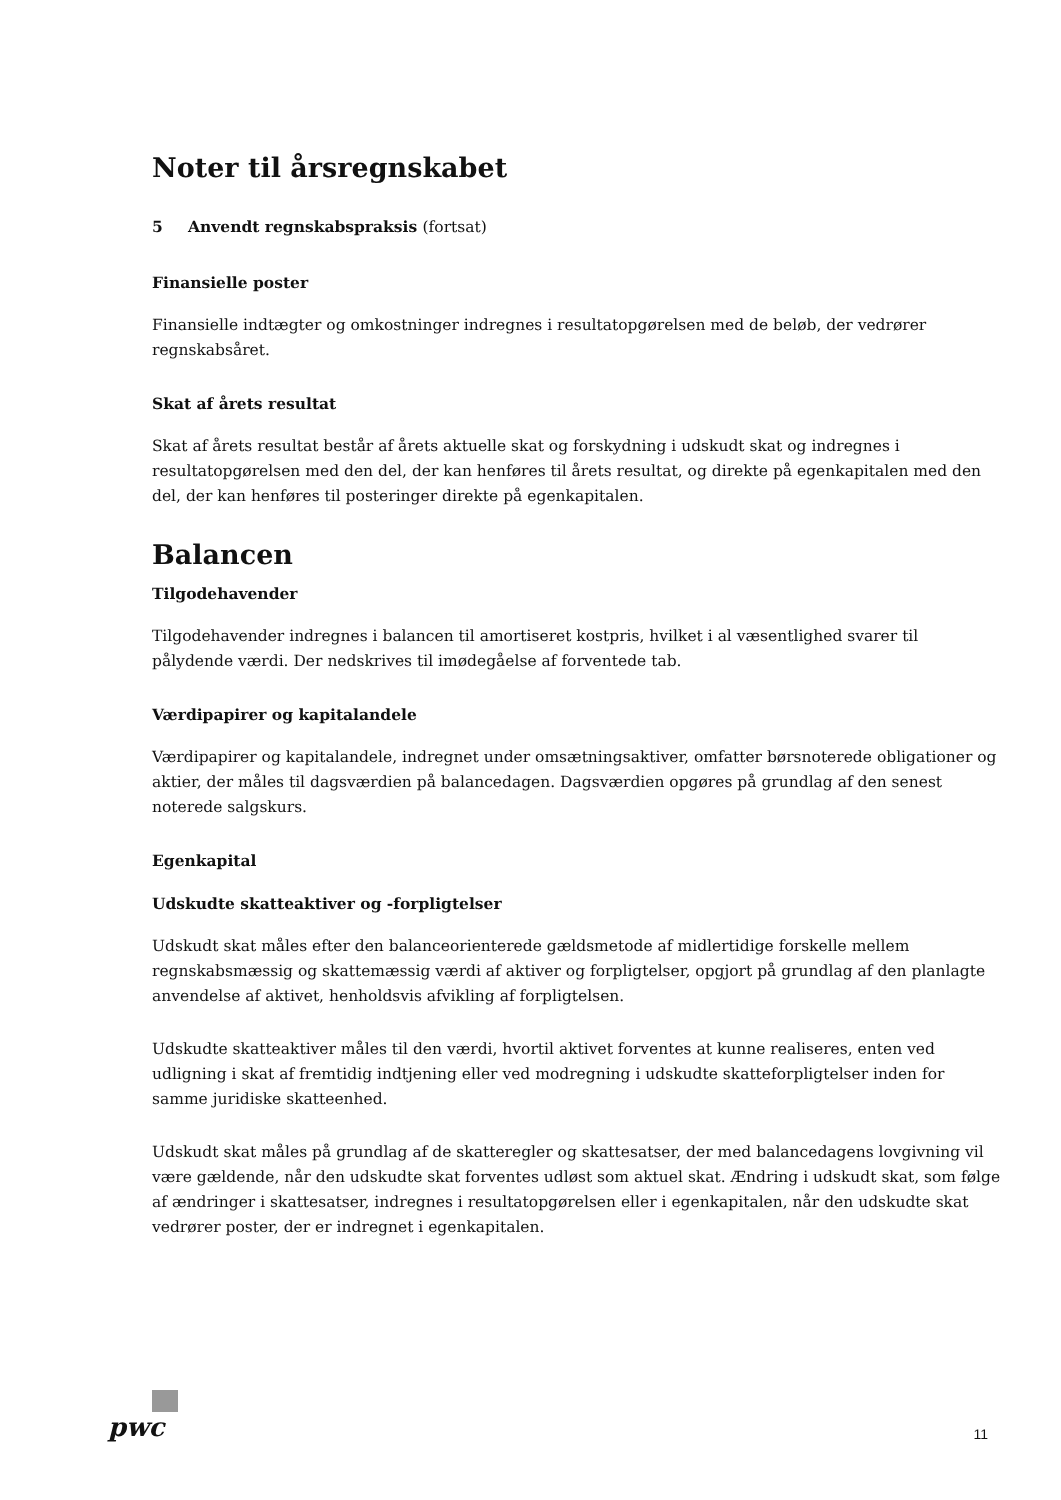Noter til årsregnskabet
5 Anvendt regnskabspraksis (fortsat)
Finansielle poster
Finansielle indtægter og omkostninger indregnes i resultatopgørelsen med de beløb, der vedrører regnskabsåret.
Skat af årets resultat
Skat af årets resultat består af årets aktuelle skat og forskydning i udskudt skat og indregnes i resultatopgørelsen med den del, der kan henføres til årets resultat, og direkte på egenkapitalen med den del, der kan henføres til posteringer direkte på egenkapitalen.
Balancen
Tilgodehavender
Tilgodehavender indregnes i balancen til amortiseret kostpris, hvilket i al væsentlighed svarer til pålydende værdi. Der nedskrives til imødegåelse af forventede tab.
Værdipapirer og kapitalandele
Værdipapirer og kapitalandele, indregnet under omsætningsaktiver, omfatter børsnoterede obligationer og aktier, der måles til dagsværdien på balancedagen. Dagsværdien opgøres på grundlag af den senest noterede salgskurs.
Egenkapital
Udskudte skatteaktiver og -forpligtelser
Udskudt skat måles efter den balanceorienterede gældsmetode af midlertidige forskelle mellem regnskabsmæssig og skattemæssig værdi af aktiver og forpligtelser, opgjort på grundlag af den planlagte anvendelse af aktivet, henholdsvis afvikling af forpligtelsen.
Udskudte skatteaktiver måles til den værdi, hvortil aktivet forventes at kunne realiseres, enten ved udligning i skat af fremtidig indtjening eller ved modregning i udskudte skatteforpligtelser inden for samme juridiske skatteenhed.
Udskudt skat måles på grundlag af de skatteregler og skattesatser, der med balancedagens lovgivning vil være gældende, når den udskudte skat forventes udløst som aktuel skat. Ændring i udskudt skat, som følge af ændringer i skattesatser, indregnes i resultatopgørelsen eller i egenkapitalen, når den udskudte skat vedrører poster, der er indregnet i egenkapitalen.
pwc
11